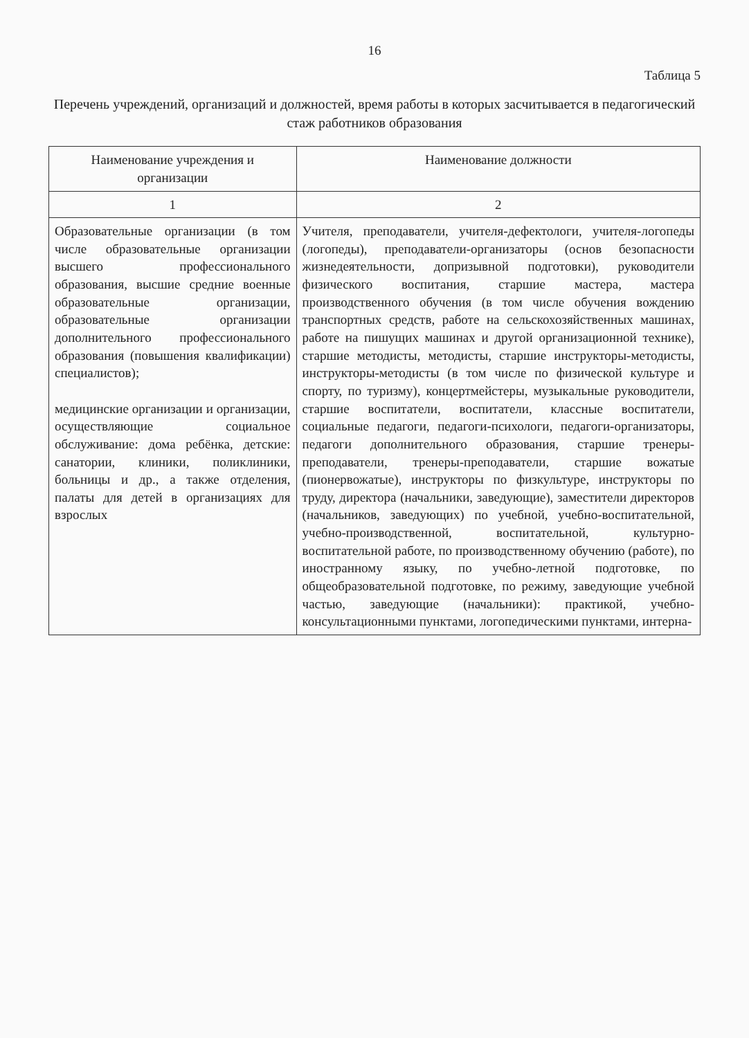16
Таблица 5
Перечень учреждений, организаций и должностей, время работы в которых засчитывается в педагогический стаж работников образования
| Наименование учреждения и организации | Наименование должности |
| --- | --- |
| 1 | 2 |
| Образовательные организации (в том числе образовательные организации высшего профессионального образования, высшие средние военные образовательные организации, образовательные организации дополнительного профессионального образования (повышения квалификации) специалистов); медицинские организации и организации, осуществляющие социальное обслуживание: дома ребёнка, детские: санатории, клиники, поликлиники, больницы и др., а также отделения, палаты для детей в организациях для взрослых | Учителя, преподаватели, учителя-дефектологи, учителя-логопеды (логопеды), преподаватели-организаторы (основ безопасности жизнедеятельности, допризывной подготовки), руководители физического воспитания, старшие мастера, мастера производственного обучения (в том числе обучения вождению транспортных средств, работе на сельскохозяйственных машинах, работе на пишущих машинах и другой организационной технике), старшие методисты, методисты, старшие инструкторы-методисты, инструкторы-методисты (в том числе по физической культуре и спорту, по туризму), концертмейстеры, музыкальные руководители, старшие воспитатели, воспитатели, классные воспитатели, социальные педагоги, педагоги-психологи, педагоги-организаторы, педагоги дополнительного образования, старшие тренеры-преподаватели, тренеры-преподаватели, старшие вожатые (пионервожатые), инструкторы по физкультуре, инструкторы по труду, директора (начальники, заведующие), заместители директоров (начальников, заведующих) по учебной, учебно-воспитательной, учебно-производственной, воспитательной, культурно-воспитательной работе, по производственному обучению (работе), по иностранному языку, по учебно-летной подготовке, по общеобразовательной подготовке, по режиму, заведующие учебной частью, заведующие (начальники): практикой, учебно-консультационными пунктами, логопедическими пунктами, интерна- |